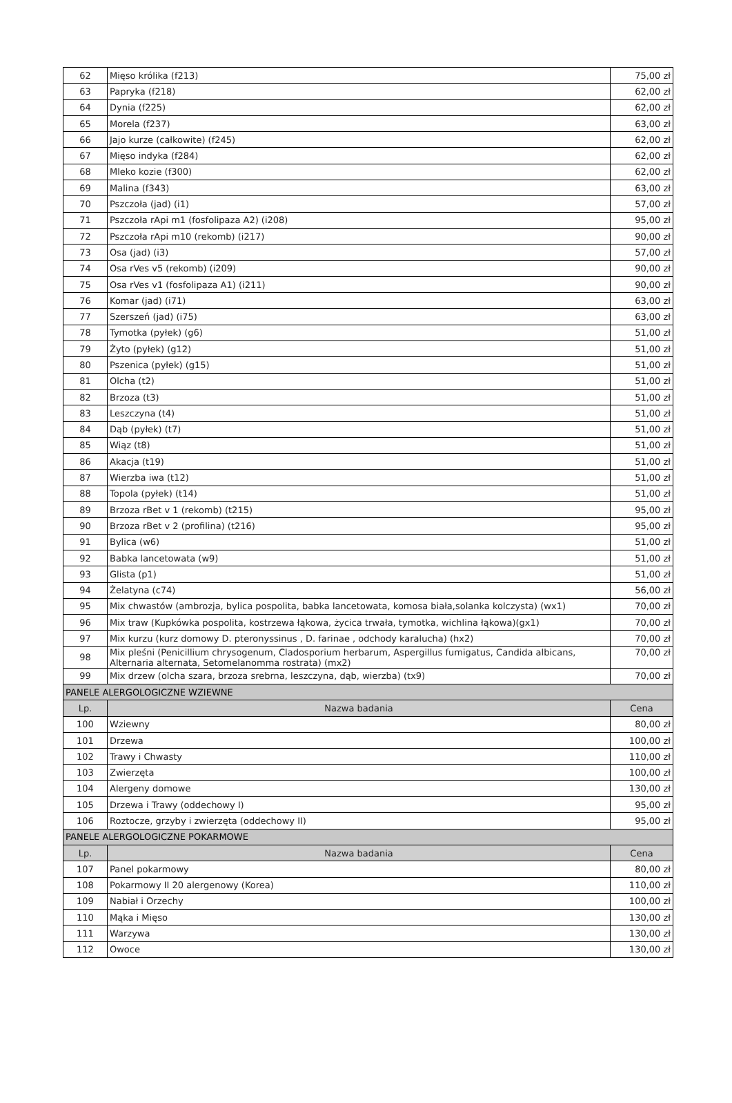| 62 | Mięso królika (f213) | 75,00 zł |
| 63 | Papryka (f218) | 62,00 zł |
| 64 | Dynia (f225) | 62,00 zł |
| 65 | Morela (f237) | 63,00 zł |
| 66 | Jajo kurze (całkowite) (f245) | 62,00 zł |
| 67 | Mięso indyka (f284) | 62,00 zł |
| 68 | Mleko kozie (f300) | 62,00 zł |
| 69 | Malina (f343) | 63,00 zł |
| 70 | Pszczoła (jad) (i1) | 57,00 zł |
| 71 | Pszczoła rApi m1 (fosfolipaza A2) (i208) | 95,00 zł |
| 72 | Pszczoła rApi m10 (rekomb) (i217) | 90,00 zł |
| 73 | Osa (jad) (i3) | 57,00 zł |
| 74 | Osa rVes v5 (rekomb) (i209) | 90,00 zł |
| 75 | Osa rVes v1 (fosfolipaza A1) (i211) | 90,00 zł |
| 76 | Komar (jad) (i71) | 63,00 zł |
| 77 | Szerszeń (jad) (i75) | 63,00 zł |
| 78 | Tymotka (pyłek) (g6) | 51,00 zł |
| 79 | Żyto (pyłek) (g12) | 51,00 zł |
| 80 | Pszenica (pyłek) (g15) | 51,00 zł |
| 81 | Olcha (t2) | 51,00 zł |
| 82 | Brzoza (t3) | 51,00 zł |
| 83 | Leszczyna (t4) | 51,00 zł |
| 84 | Dąb (pyłek) (t7) | 51,00 zł |
| 85 | Wiąz (t8) | 51,00 zł |
| 86 | Akacja (t19) | 51,00 zł |
| 87 | Wierzba iwa (t12) | 51,00 zł |
| 88 | Topola (pyłek) (t14) | 51,00 zł |
| 89 | Brzoza rBet v 1 (rekomb) (t215) | 95,00 zł |
| 90 | Brzoza rBet v 2 (profilina) (t216) | 95,00 zł |
| 91 | Bylica (w6) | 51,00 zł |
| 92 | Babka lancetowata (w9) | 51,00 zł |
| 93 | Glista (p1) | 51,00 zł |
| 94 | Żelatyna (c74) | 56,00 zł |
| 95 | Mix chwastów (ambrozja, bylica pospolita, babka lancetowata, komosa biała,solanka kolczysta) (wx1) | 70,00 zł |
| 96 | Mix traw (Kupkówka pospolita, kostrzewa łąkowa, życica trwała, tymotka, wichlina łąkowa)(gx1) | 70,00 zł |
| 97 | Mix kurzu (kurz domowy D. pteronyssinus , D. farinae , odchody karalucha) (hx2) | 70,00 zł |
| 98 | Mix pleśni (Penicillium chrysogenum, Cladosporium herbarum, Aspergillus fumigatus, Candida albicans, Alternaria alternata, Setomelanomma rostrata) (mx2) | 70,00 zł |
| 99 | Mix drzew (olcha szara, brzoza srebrna, leszczyna, dąb, wierzba) (tx9) | 70,00 zł |
| PANELE ALERGOLOGICZNE WZIEWNE | | |
| Lp. | Nazwa badania | Cena |
| 100 | Wziewny | 80,00 zł |
| 101 | Drzewa | 100,00 zł |
| 102 | Trawy i Chwasty | 110,00 zł |
| 103 | Zwierzęta | 100,00 zł |
| 104 | Alergeny domowe | 130,00 zł |
| 105 | Drzewa i Trawy (oddechowy I) | 95,00 zł |
| 106 | Roztocze, grzyby i zwierzęta (oddechowy II) | 95,00 zł |
| PANELE ALERGOLOGICZNE POKARMOWE | | |
| Lp. | Nazwa badania | Cena |
| 107 | Panel pokarmowy | 80,00 zł |
| 108 | Pokarmowy II 20 alergenowy (Korea) | 110,00 zł |
| 109 | Nabiał i Orzechy | 100,00 zł |
| 110 | Mąka i Mięso | 130,00 zł |
| 111 | Warzywa | 130,00 zł |
| 112 | Owoce | 130,00 zł |